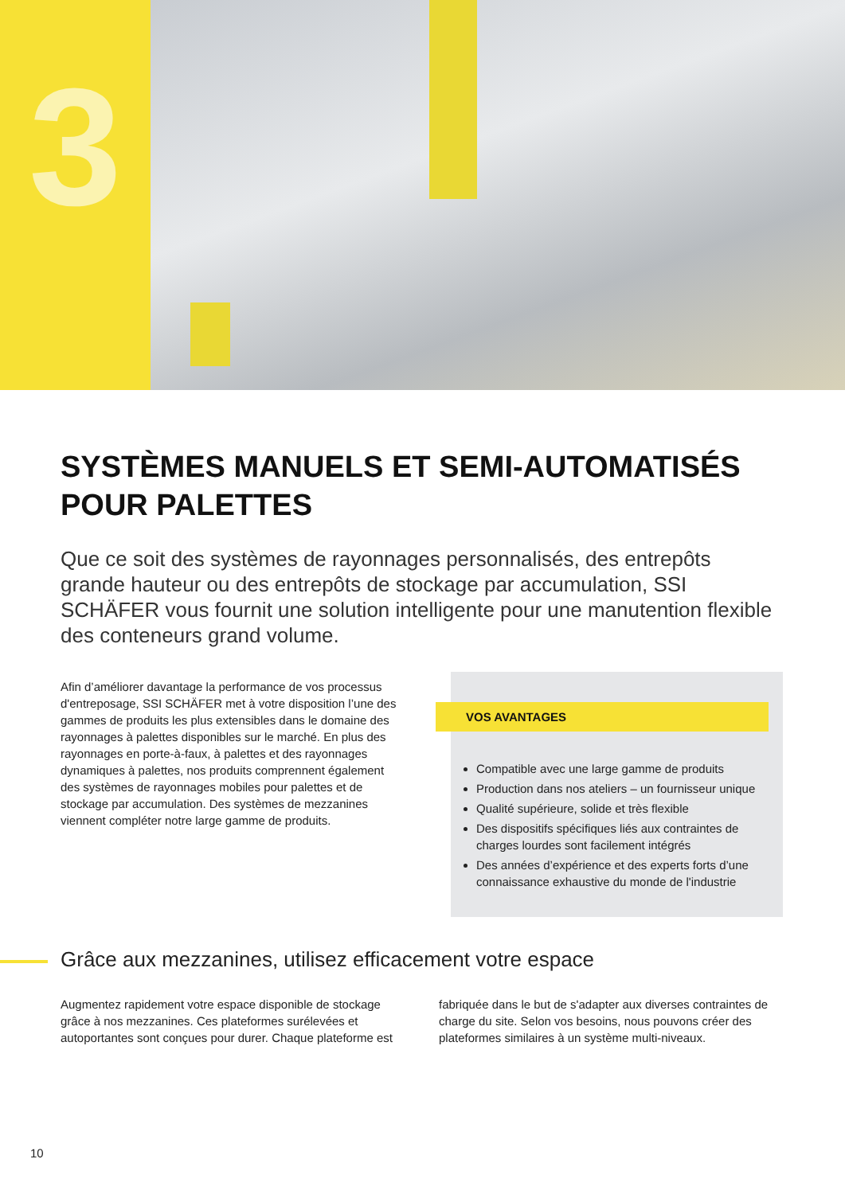3
SYSTÈMES MANUELS ET SEMI-AUTOMATISÉS
POUR PALETTES
Que ce soit des systèmes de rayonnages personnalisés, des entrepôts grande hauteur ou des entrepôts de stockage par accumulation, SSI SCHÄFER vous fournit une solution intelligente pour une manutention flexible des conteneurs grand volume.
Afin d’améliorer davantage la performance de vos processus d'entreposage, SSI SCHÄFER met à votre disposition l’une des gammes de produits les plus extensibles dans le domaine des rayonnages à palettes disponibles sur le marché. En plus des rayonnages en porte-à-faux, à palettes et des rayonnages dynamiques à palettes, nos produits comprennent également des systèmes de rayonnages mobiles pour palettes et de stockage par accumulation. Des systèmes de mezzanines viennent compléter notre large gamme de produits.
VOS AVANTAGES
Compatible avec une large gamme de produits
Production dans nos ateliers – un fournisseur unique
Qualité supérieure, solide et très flexible
Des dispositifs spécifiques liés aux contraintes de charges lourdes sont facilement intégrés
Des années d’expérience et des experts forts d’une connaissance exhaustive du monde de l'industrie
Grâce aux mezzanines, utilisez efficacement votre espace
Augmentez rapidement votre espace disponible de stockage grâce à nos mezzanines. Ces plateformes surélevées et autoportantes sont conçues pour durer. Chaque plateforme est
fabriquée dans le but de s'adapter aux diverses contraintes de charge du site. Selon vos besoins, nous pouvons créer des plateformes similaires à un système multi-niveaux.
10